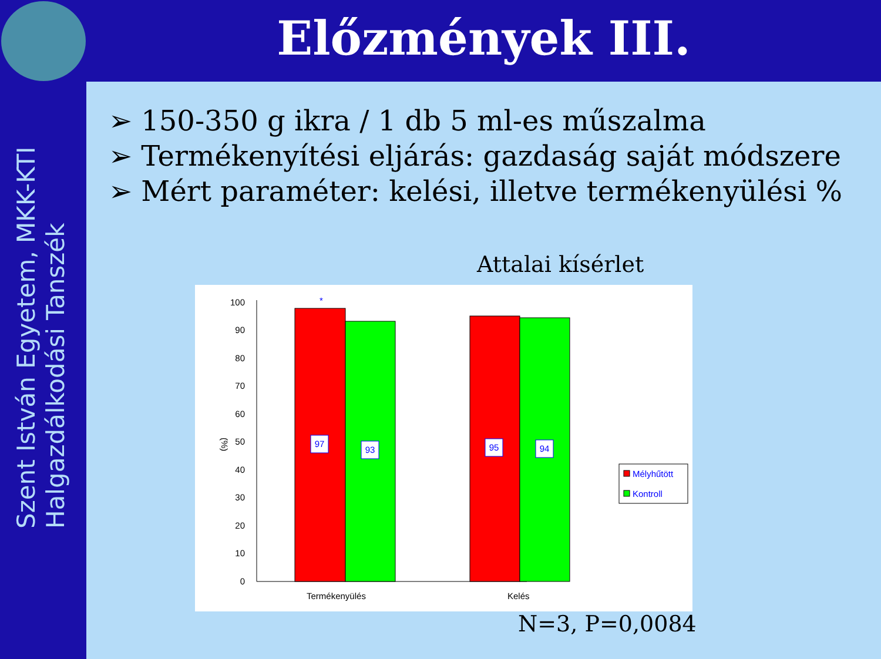Előzmények III.
Szent István Egyetem, MKK-KTI
Halgazdálkodási Tanszék
➢ 150-350 g ikra / 1 db 5 ml-es műszalma
➢ Termékenyítési eljárás: gazdaság saját módszere
➢ Mért paraméter: kelési, illetve termékenyülési %
Attalai kísérlet
0
10
20
30
40
50
60
70
80
90
100
(%)
97
93
95
94
*
Termékenyülés
Kelés
Mélyhűtött
Kontroll
N=3, P=0,0084